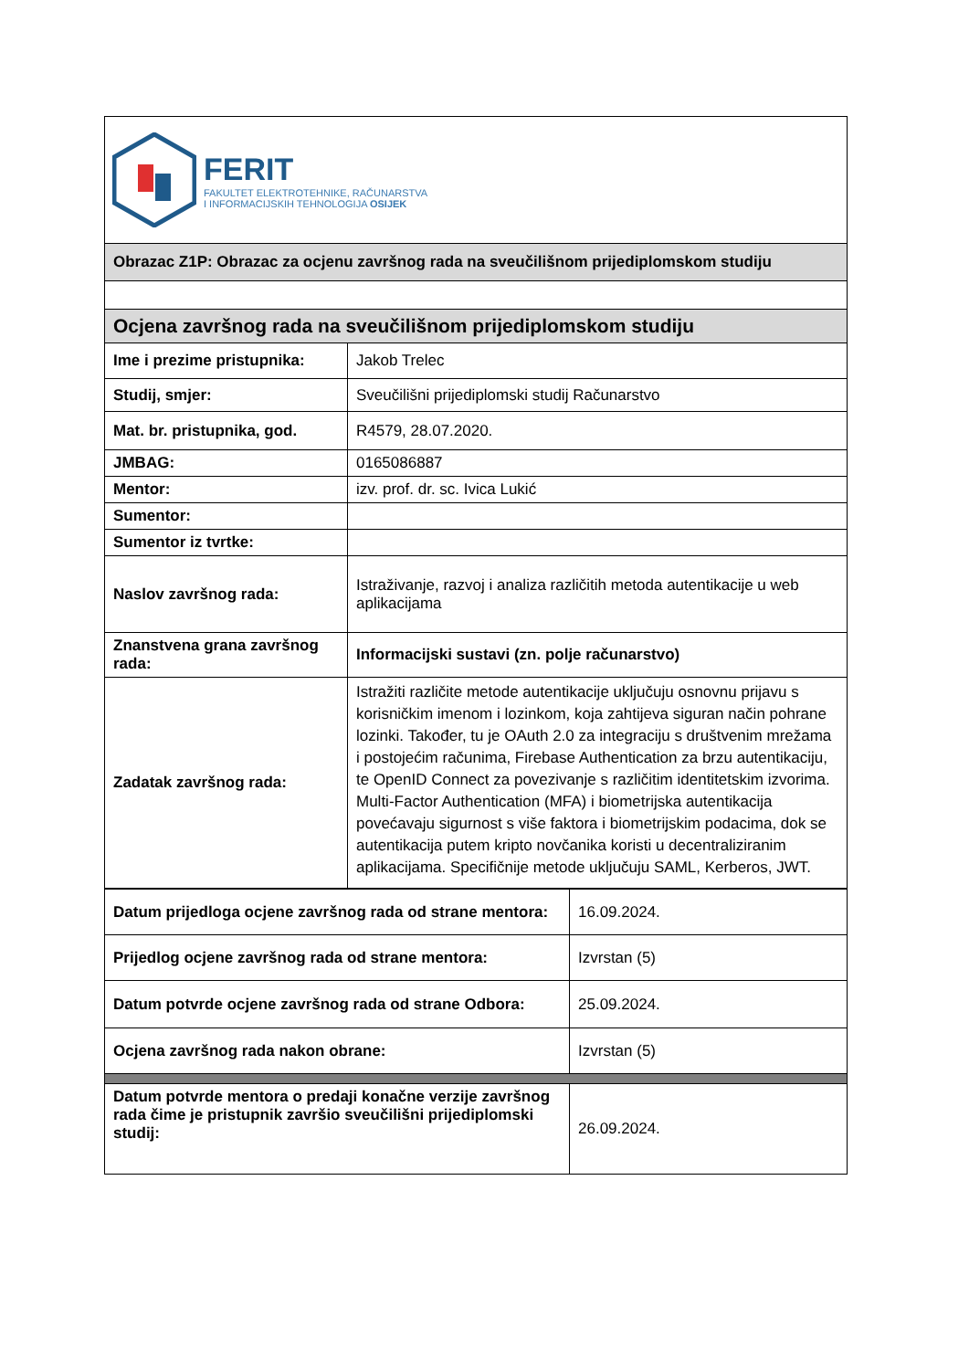| FERIT FAKULTET ELEKTROTEHNIKE, RAČUNARSTVA I INFORMACIJSKIH TEHNOLOGIJA OSIJEK | |
| Obrazac Z1P: Obrazac za ocjenu završnog rada na sveučilišnom prijediplomskom studiju | |
| Ocjena završnog rada na sveučilišnom prijediplomskom studiju | |
| Ime i prezime pristupnika: | Jakob Trelec |
| Studij, smjer: | Sveučilišni prijediplomski studij Računarstvo |
| Mat. br. pristupnika, god. | R4579, 28.07.2020. |
| JMBAG: | 0165086887 |
| Mentor: | izv. prof. dr. sc. Ivica Lukić |
| Sumentor: | |
| Sumentor iz tvrtke: | |
| Naslov završnog rada: | Istraživanje, razvoj i analiza različitih metoda autentikacije u web aplikacijama |
| Znanstvena grana završnog rada: | Informacijski sustavi (zn. polje računarstvo) |
| Zadatak završnog rada: | Istražiti različite metode autentikacije uključuju osnovnu prijavu s korisničkim imenom i lozinkom, koja zahtijeva siguran način pohrane lozinki. Također, tu je OAuth 2.0 za integraciju s društvenim mrežama i postojećim računima, Firebase Authentication za brzu autentikaciju, te OpenID Connect za povezivanje s različitim identitetskim izvorima. Multi-Factor Authentication (MFA) i biometrijska autentikacija povećavaju sigurnost s više faktora i biometrijskim podacima, dok se autentikacija putem kripto novčanika koristi u decentraliziranim aplikacijama. Specifičnije metode uključuju SAML, Kerberos, JWT. |
| Datum prijedloga ocjene završnog rada od strane mentora: | 16.09.2024. |
| Prijedlog ocjene završnog rada od strane mentora: | Izvrstan (5) |
| Datum potvrde ocjene završnog rada od strane Odbora: | 25.09.2024. |
| Ocjena završnog rada nakon obrane: | Izvrstan (5) |
| Datum potvrde mentora o predaji konačne verzije završnog rada čime je pristupnik završio sveučilišni prijediplomski studij: | 26.09.2024. |